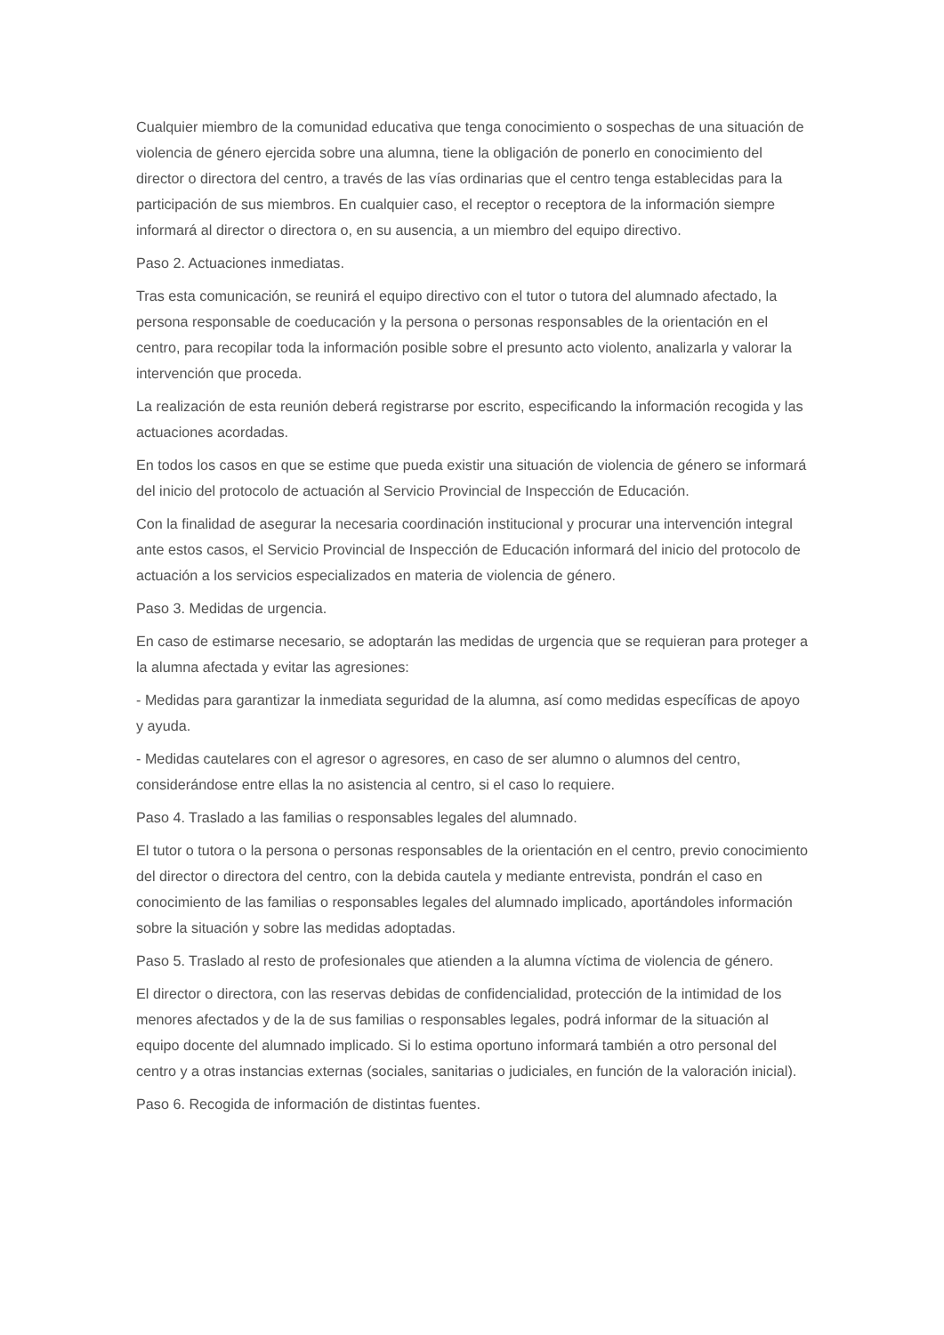Cualquier miembro de la comunidad educativa que tenga conocimiento o sospechas de una situación de violencia de género ejercida sobre una alumna, tiene la obligación de ponerlo en conocimiento del director o directora del centro, a través de las vías ordinarias que el centro tenga establecidas para la participación de sus miembros. En cualquier caso, el receptor o receptora de la información siempre informará al director o directora o, en su ausencia, a un miembro del equipo directivo.
Paso 2. Actuaciones inmediatas.
Tras esta comunicación, se reunirá el equipo directivo con el tutor o tutora del alumnado afectado, la persona responsable de coeducación y la persona o personas responsables de la orientación en el centro, para recopilar toda la información posible sobre el presunto acto violento, analizarla y valorar la intervención que proceda.
La realización de esta reunión deberá registrarse por escrito, especificando la información recogida y las actuaciones acordadas.
En todos los casos en que se estime que pueda existir una situación de violencia de género se informará del inicio del protocolo de actuación al Servicio Provincial de Inspección de Educación.
Con la finalidad de asegurar la necesaria coordinación institucional y procurar una intervención integral ante estos casos, el Servicio Provincial de Inspección de Educación informará del inicio del protocolo de actuación a los servicios especializados en materia de violencia de género.
Paso 3. Medidas de urgencia.
En caso de estimarse necesario, se adoptarán las medidas de urgencia que se requieran para proteger a la alumna afectada y evitar las agresiones:
- Medidas para garantizar la inmediata seguridad de la alumna, así como medidas específicas de apoyo y ayuda.
- Medidas cautelares con el agresor o agresores, en caso de ser alumno o alumnos del centro, considerándose entre ellas la no asistencia al centro, si el caso lo requiere.
Paso 4. Traslado a las familias o responsables legales del alumnado.
El tutor o tutora o la persona o personas responsables de la orientación en el centro, previo conocimiento del director o directora del centro, con la debida cautela y mediante entrevista, pondrán el caso en conocimiento de las familias o responsables legales del alumnado implicado, aportándoles información sobre la situación y sobre las medidas adoptadas.
Paso 5. Traslado al resto de profesionales que atienden a la alumna víctima de violencia de género.
El director o directora, con las reservas debidas de confidencialidad, protección de la intimidad de los menores afectados y de la de sus familias o responsables legales, podrá informar de la situación al equipo docente del alumnado implicado. Si lo estima oportuno informará también a otro personal del centro y a otras instancias externas (sociales, sanitarias o judiciales, en función de la valoración inicial).
Paso 6. Recogida de información de distintas fuentes.